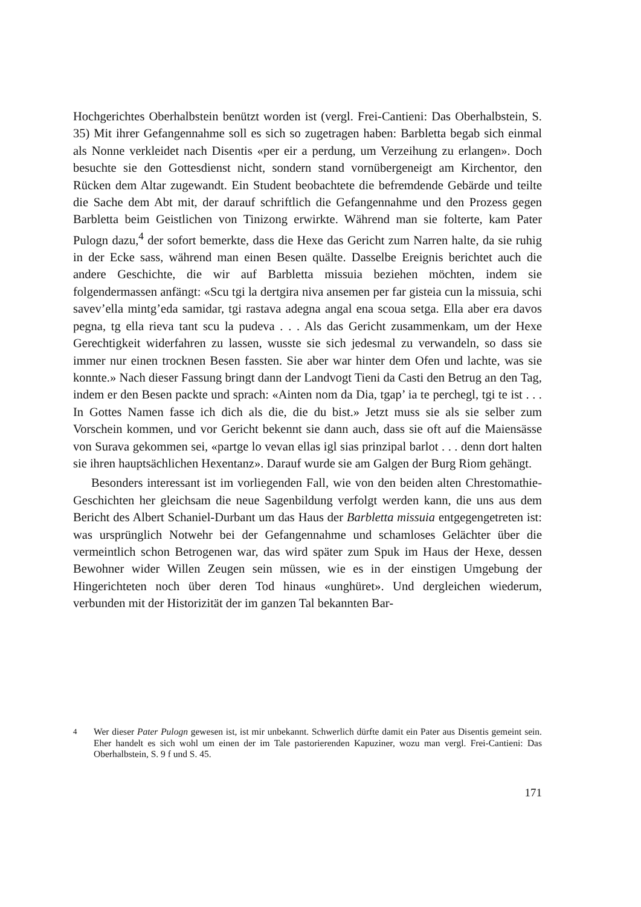Hochgerichtes Oberhalbstein benützt worden ist (vergl. Frei-Cantieni: Das Oberhalbstein, S. 35) Mit ihrer Gefangennahme soll es sich so zugetragen haben: Barbletta begab sich einmal als Nonne verkleidet nach Disentis «per eir a perdung, um Verzeihung zu erlangen». Doch besuchte sie den Gottesdienst nicht, sondern stand vornübergeneigt am Kirchentor, den Rücken dem Altar zugewandt. Ein Student beobachtete die befremdende Gebärde und teilte die Sache dem Abt mit, der darauf schriftlich die Gefangennahme und den Prozess gegen Barbletta beim Geistlichen von Tinizong erwirkte. Während man sie folterte, kam Pater Pulogn dazu,<sup>4</sup> der sofort bemerkte, dass die Hexe das Gericht zum Narren halte, da sie ruhig in der Ecke sass, während man einen Besen quälte. Dasselbe Ereignis berichtet auch die andere Geschichte, die wir auf Barbletta missuia beziehen möchten, indem sie folgendermassen anfängt: «Scu tgi la dertgira niva ansemen per far gisteia cun la missuia, schi savev’ella mintg’eda samidar, tgi rastava adegna angal ena scoua setga. Ella aber era davos pegna, tg ella rieva tant scu la pudeva . . . Als das Gericht zusammenkam, um der Hexe Gerechtigkeit widerfahren zu lassen, wusste sie sich jedesmal zu verwandeln, so dass sie immer nur einen trocknen Besen fassten. Sie aber war hinter dem Ofen und lachte, was sie konnte.» Nach dieser Fassung bringt dann der Landvogt Tieni da Casti den Betrug an den Tag, indem er den Besen packte und sprach: «Ainten nom da Dia, tgap’ ia te perchegl, tgi te ist . . . In Gottes Namen fasse ich dich als die, die du bist.» Jetzt muss sie als sie selber zum Vorschein kommen, und vor Gericht bekennt sie dann auch, dass sie oft auf die Maiensässe von Surava gekommen sei, «partge lo vevan ellas igl sias prinzipal barlot . . . denn dort halten sie ihren hauptsächlichen Hexentanz». Darauf wurde sie am Galgen der Burg Riom gehängt.
Besonders interessant ist im vorliegenden Fall, wie von den beiden alten Chrestomathie-Geschichten her gleichsam die neue Sagenbildung verfolgt werden kann, die uns aus dem Bericht des Albert Schaniel-Durbant um das Haus der Barbletta missuia entgegengetreten ist: was ursprünglich Notwehr bei der Gefangennahme und schamloses Gelächter über die vermeintlich schon Betrogenen war, das wird später zum Spuk im Haus der Hexe, dessen Bewohner wider Willen Zeugen sein müssen, wie es in der einstigen Umgebung der Hingerichteten noch über deren Tod hinaus «unghüret». Und dergleichen wiederum, verbunden mit der Historizität der im ganzen Tal bekannten Bar-
<sup>4</sup> Wer dieser Pater Pulogn gewesen ist, ist mir unbekannt. Schwerlich dürfte damit ein Pater aus Disentis gemeint sein. Eher handelt es sich wohl um einen der im Tale pastorierenden Kapuziner, wozu man vergl. Frei-Cantieni: Das Oberhalbstein, S. 9 f und S. 45.
171